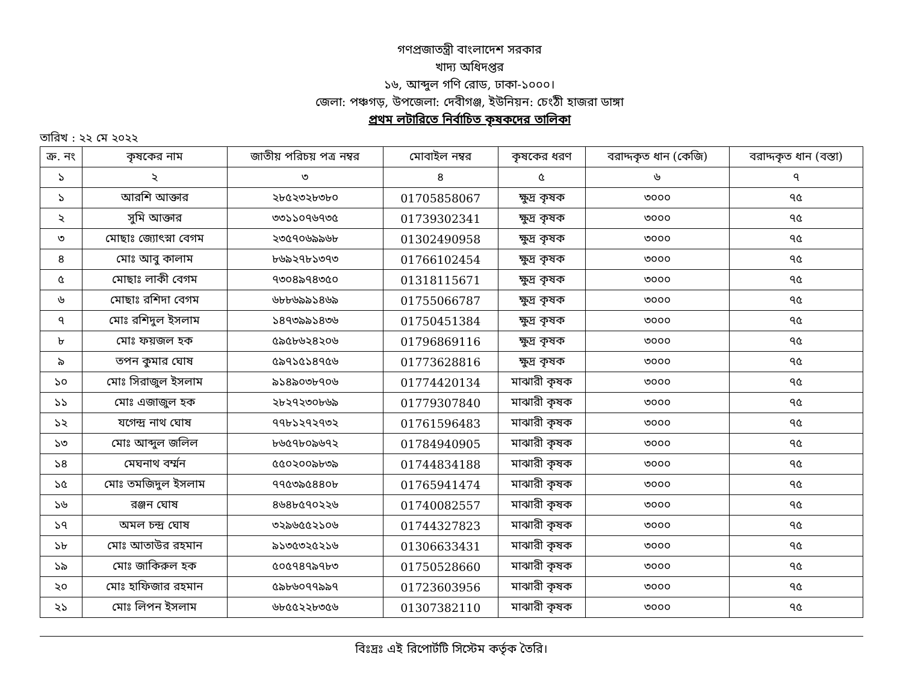গণপ্রজাতন্ত্রী বাংলাদেশ সরকার
খাদ্য অধিদপ্তর
১৬, আব্দুল গণি রোড, ঢাকা-১০০০।
জেলা: পঞ্চগড়, উপজেলা: দেবীগঞ্জ, ইউনিয়ন: চেংঠী হাজরা ডাঙ্গা
প্রথম লটারিতে নির্বাচিত কৃষকদের তালিকা
তারিখ : ২২ মে ২০২২
| ক্র. নং | কৃষকের নাম | জাতীয় পরিচয় পত্র নম্বর | মোবাইল নম্বর | কৃষকের ধরণ | বরাদ্দকৃত ধান (কেজি) | বরাদ্দকৃত ধান (বস্তা) |
| --- | --- | --- | --- | --- | --- | --- |
| ১ | ২ | ৩ | ৪ | ৫ | ৬ | ৭ |
| ১ | আরশি আক্তার | ২৮৫২৩২৮৩৮০ | 01705858067 | ক্ষুদ্র কৃষক | ৩০০০ | ৭৫ |
| ২ | সুমি আক্তার | ৩৩১১০৭৬৭৩৫ | 01739302341 | ক্ষুদ্র কৃষক | ৩০০০ | ৭৫ |
| ৩ | মোছাঃ জ্যোৎস্না বেগম | ২৩৫৭০৬৯৯৬৮ | 01302490958 | ক্ষুদ্র কৃষক | ৩০০০ | ৭৫ |
| ৪ | মোঃ আবু কালাম | ৮৬৯২৭৮১৩৭৩ | 01766102454 | ক্ষুদ্র কৃষক | ৩০০০ | ৭৫ |
| ৫ | মোছাঃ লাকী বেগম | ৭৩০৪৯৭৪৩৫০ | 01318115671 | ক্ষুদ্র কৃষক | ৩০০০ | ৭৫ |
| ৬ | মোছাঃ রশিদা বেগম | ৬৮৮৬৯৯১৪৬৯ | 01755066787 | ক্ষুদ্র কৃষক | ৩০০০ | ৭৫ |
| ৭ | মোঃ রশিদুল ইসলাম | ১৪৭৩৯৯১৪৩৬ | 01750451384 | ক্ষুদ্র কৃষক | ৩০০০ | ৭৫ |
| ৮ | মোঃ ফয়জল হক | ৫৯৫৮৬২৪২০৬ | 01796869116 | ক্ষুদ্র কৃষক | ৩০০০ | ৭৫ |
| ৯ | তপন কুমার ঘোষ | ৫৯৭১৫১৪৭৫৬ | 01773628816 | ক্ষুদ্র কৃষক | ৩০০০ | ৭৫ |
| ১০ | মোঃ সিরাজুল ইসলাম | ৯১৪৯০৩৮৭০৬ | 01774420134 | মাঝারী কৃষক | ৩০০০ | ৭৫ |
| ১১ | মোঃ এজাজুল হক | ২৮২৭২৩০৮৬৯ | 01779307840 | মাঝারী কৃষক | ৩০০০ | ৭৫ |
| ১২ | যগেন্দ্র নাথ ঘোষ | ৭৭৮১২৭২৭৩২ | 01761596483 | মাঝারী কৃষক | ৩০০০ | ৭৫ |
| ১৩ | মোঃ আব্দুল জলিল | ৮৬৫৭৮০৯৬৭২ | 01784940905 | মাঝারী কৃষক | ৩০০০ | ৭৫ |
| ১৪ | মেঘনাথ বর্ম্মন | ৫৫০২০০৯৮৩৯ | 01744834188 | মাঝারী কৃষক | ৩০০০ | ৭৫ |
| ১৫ | মোঃ তমজিদুল ইসলাম | ৭৭৫৩৯৫৪৪০৮ | 01765941474 | মাঝারী কৃষক | ৩০০০ | ৭৫ |
| ১৬ | রঞ্জন ঘোষ | ৪৬৪৮৫৭০২২৬ | 01740082557 | মাঝারী কৃষক | ৩০০০ | ৭৫ |
| ১৭ | অমল চন্দ্র ঘোষ | ৩২৯৬৫৫২১০৬ | 01744327823 | মাঝারী কৃষক | ৩০০০ | ৭৫ |
| ১৮ | মোঃ আতাউর রহমান | ৯১৩৫৩২৫২১৬ | 01306633431 | মাঝারী কৃষক | ৩০০০ | ৭৫ |
| ১৯ | মোঃ জাকিরুল হক | ৫০৫৭৪৭৯৭৮৩ | 01750528660 | মাঝারী কৃষক | ৩০০০ | ৭৫ |
| ২০ | মোঃ হাফিজার রহমান | ৫৯৮৬০৭৭৯৯৭ | 01723603956 | মাঝারী কৃষক | ৩০০০ | ৭৫ |
| ২১ | মোঃ লিপন ইসলাম | ৬৮৫৫২২৮৩৫৬ | 01307382110 | মাঝারী কৃষক | ৩০০০ | ৭৫ |
বিঃদ্রঃ এই রিপোর্টটি সিস্টেম কর্তৃক তৈরি।